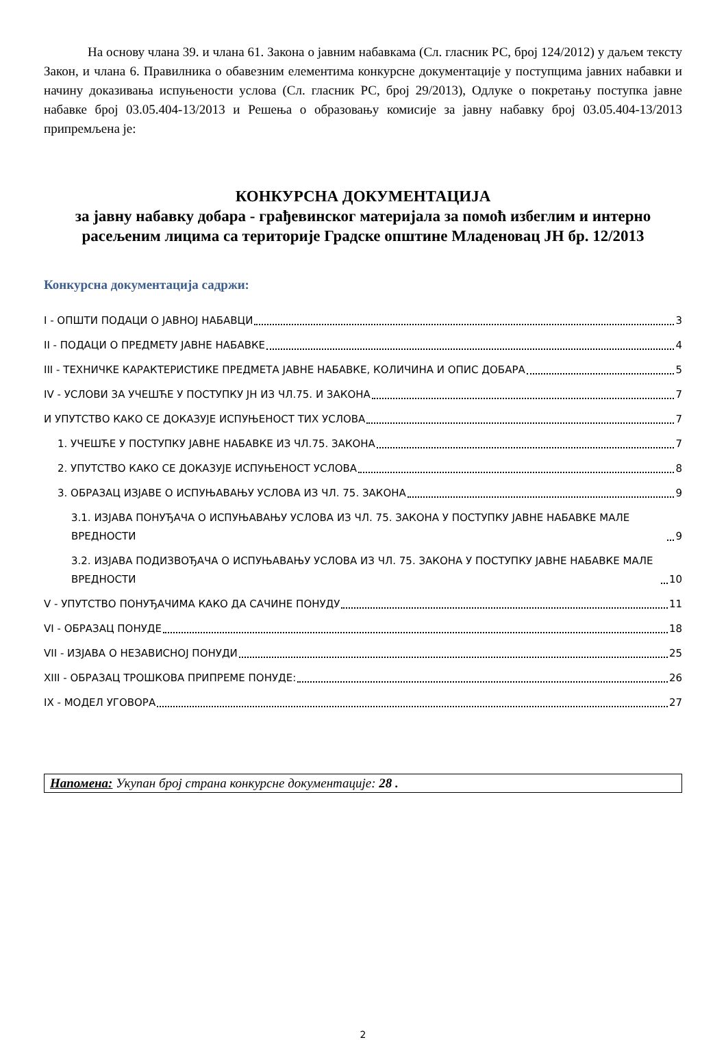На основу члана 39. и члана 61. Закона о јавним набавкама (Сл. гласник РС, број 124/2012) у даљем тексту Закон, и члана 6. Правилника о обавезним елементима конкурсне документације у поступцима јавних набавки и начину доказивања испуњености услова (Сл. гласник РС, број 29/2013), Одлуке о покретању поступка јавне набавке број 03.05.404-13/2013 и Решења о образовању комисије за јавну набавку број 03.05.404-13/2013 припремљена је:
КОНКУРСНА ДОКУМЕНТАЦИЈА
за јавну набавку добара - грађевинског материјала за помоћ избеглим и интерно расељеним лицима са територије Градске општине Младеновац ЈН бр. 12/2013
Конкурсна документација садржи:
I - ОПШТИ ПОДАЦИ О ЈАВНОЈ НАБАВЦИ 3
II - ПОДАЦИ О ПРЕДМЕТУ ЈАВНЕ НАБАВКЕ 4
III - ТЕХНИЧКЕ КАРАКТЕРИСТИКЕ ПРЕДМЕТА ЈАВНЕ НАБАВКЕ, КОЛИЧИНА И ОПИС ДОБАРА 5
IV - УСЛОВИ ЗА УЧЕШЋЕ У ПОСТУПКУ ЈН ИЗ ЧЛ.75. И ЗАКОНА 7
И УПУТСТВО КАКО СЕ ДОКАЗУЈЕ ИСПУЊЕНОСТ ТИХ УСЛОВА 7
1. УЧЕШЋЕ У ПОСТУПКУ ЈАВНЕ НАБАВКЕ ИЗ ЧЛ.75. ЗАКОНА 7
2. УПУТСТВО КАКО СЕ ДОКАЗУЈЕ ИСПУЊЕНОСТ УСЛОВА 8
3. ОБРАЗАЦ ИЗЈАВЕ О ИСПУЊАВАЊУ УСЛОВА ИЗ ЧЛ. 75. ЗАКОНА 9
3.1. ИЗЈАВА ПОНУЂАЧА О ИСПУЊАВАЊУ УСЛОВА ИЗ ЧЛ. 75. ЗАКОНА У ПОСТУПКУ ЈАВНЕ НАБАВКЕ МАЛЕ ВРЕДНОСТИ 9
3.2. ИЗЈАВА ПОДИЗВОЂАЧА О ИСПУЊАВАЊУ УСЛОВА ИЗ ЧЛ. 75. ЗАКОНА У ПОСТУПКУ ЈАВНЕ НАБАВКЕ МАЛЕ ВРЕДНОСТИ 10
V - УПУТСТВО ПОНУЂАЧИМА КАКО ДА САЧИНЕ ПОНУДУ 11
VI - ОБРАЗАЦ ПОНУДЕ 18
VII - ИЗЈАВА О НЕЗАВИСНОЈ ПОНУДИ 25
XIII - ОБРАЗАЦ ТРОШКОВА ПРИПРЕМЕ ПОНУДЕ: 26
IX - МОДЕЛ УГОВОРА 27
Напомена: Укупан број страна конкурсне документације: 28 .
2